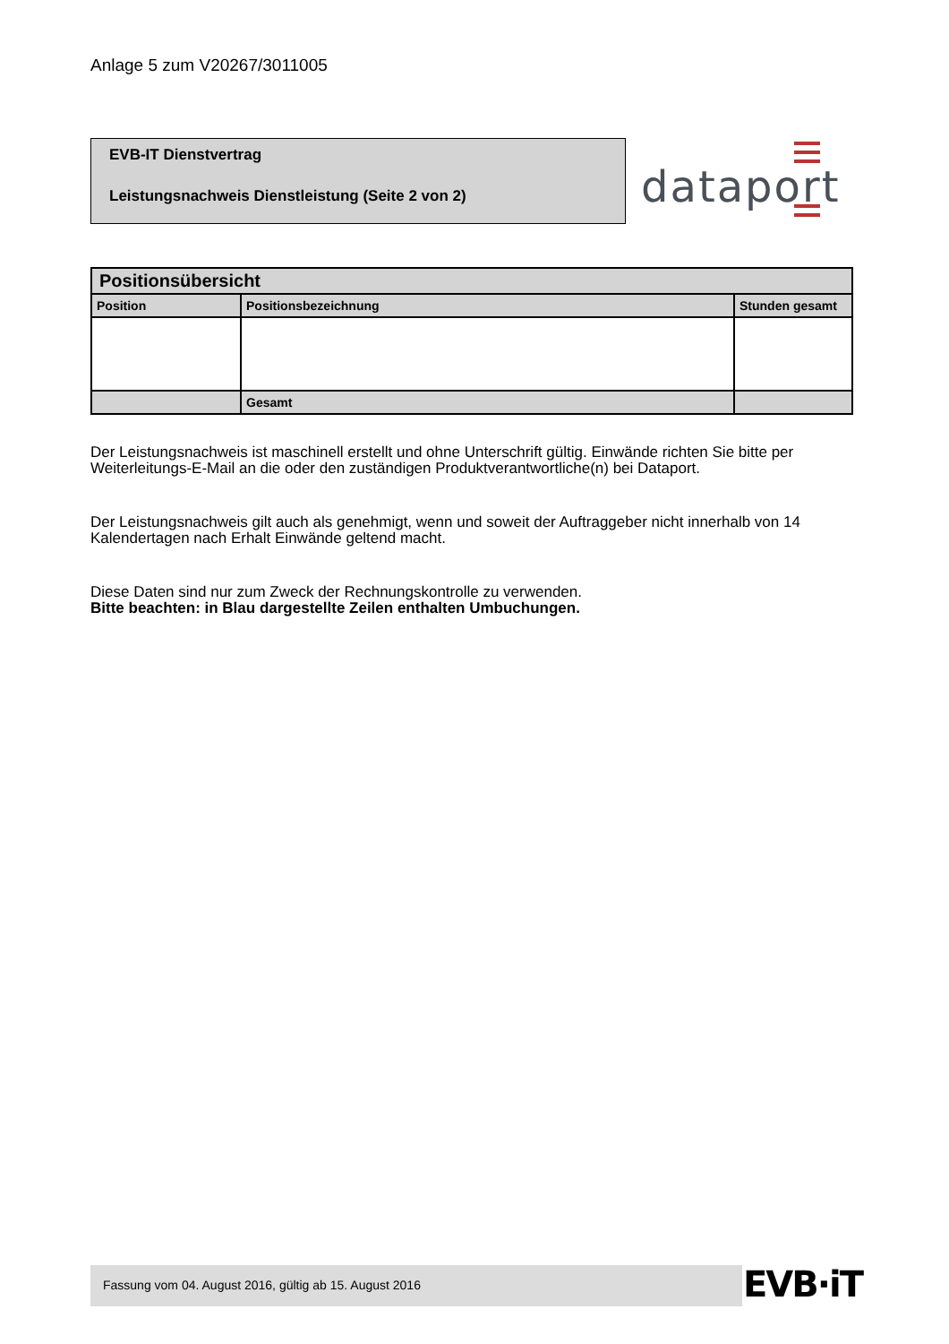Anlage 5 zum V20267/3011005
EVB-IT Dienstvertrag
Leistungsnachweis Dienstleistung (Seite 2 von 2)
dataport
| Positionsübersicht | | |
| --- | --- | --- |
| Position | Positionsbezeichnung | Stunden gesamt |
| | Gesamt | |
Der Leistungsnachweis ist maschinell erstellt und ohne Unterschrift gültig. Einwände richten Sie bitte per Weiterleitungs-E-Mail an die oder den zuständigen Produktverantwortliche(n) bei Dataport.
Der Leistungsnachweis gilt auch als genehmigt, wenn und soweit der Auftraggeber nicht innerhalb von 14 Kalendertagen nach Erhalt Einwände geltend macht.
Diese Daten sind nur zum Zweck der Rechnungskontrolle zu verwenden.
Bitte beachten: in Blau dargestellte Zeilen enthalten Umbuchungen.
Fassung vom 04. August 2016, gültig ab 15. August 2016 EVB·iT